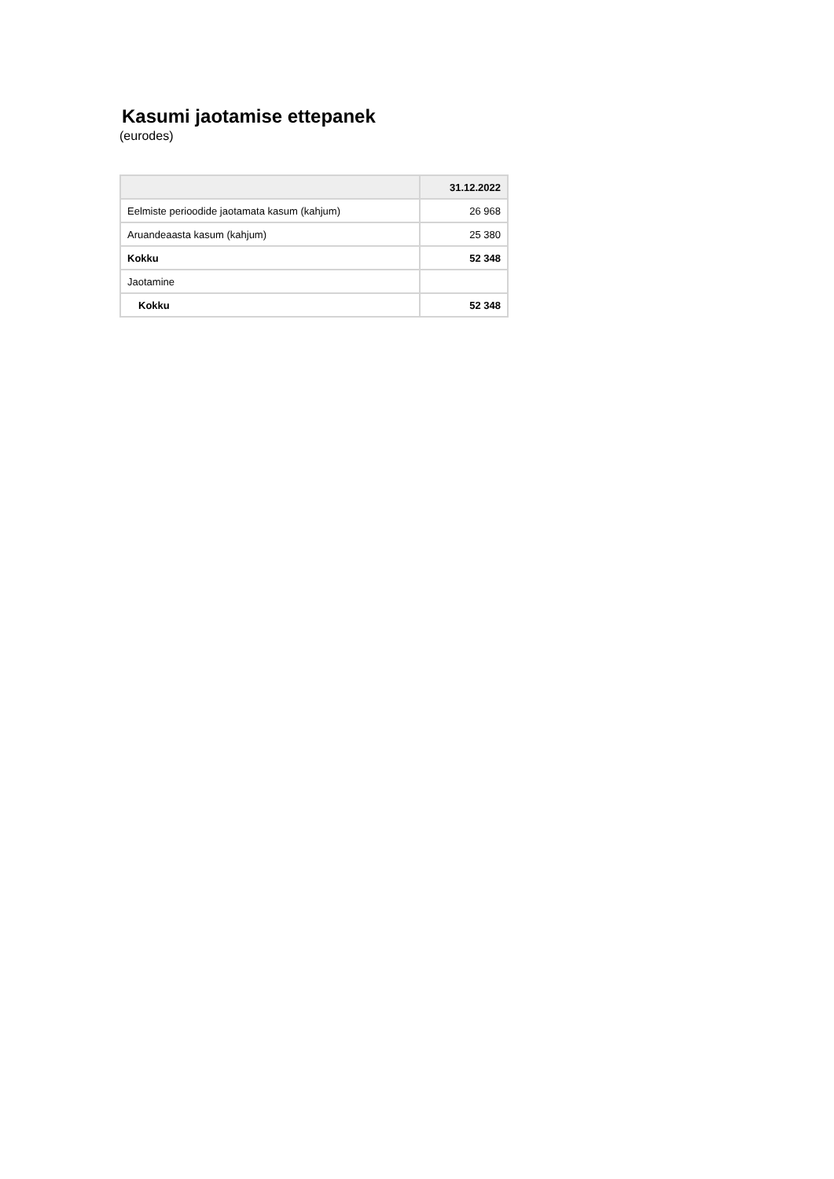Kasumi jaotamise ettepanek
(eurodes)
| | 31.12.2022 |
| --- | --- |
| Eelmiste perioodide jaotamata kasum (kahjum) | 26 968 |
| Aruandeaasta kasum (kahjum) | 25 380 |
| Kokku | 52 348 |
| Jaotamine | |
| Kokku | 52 348 |